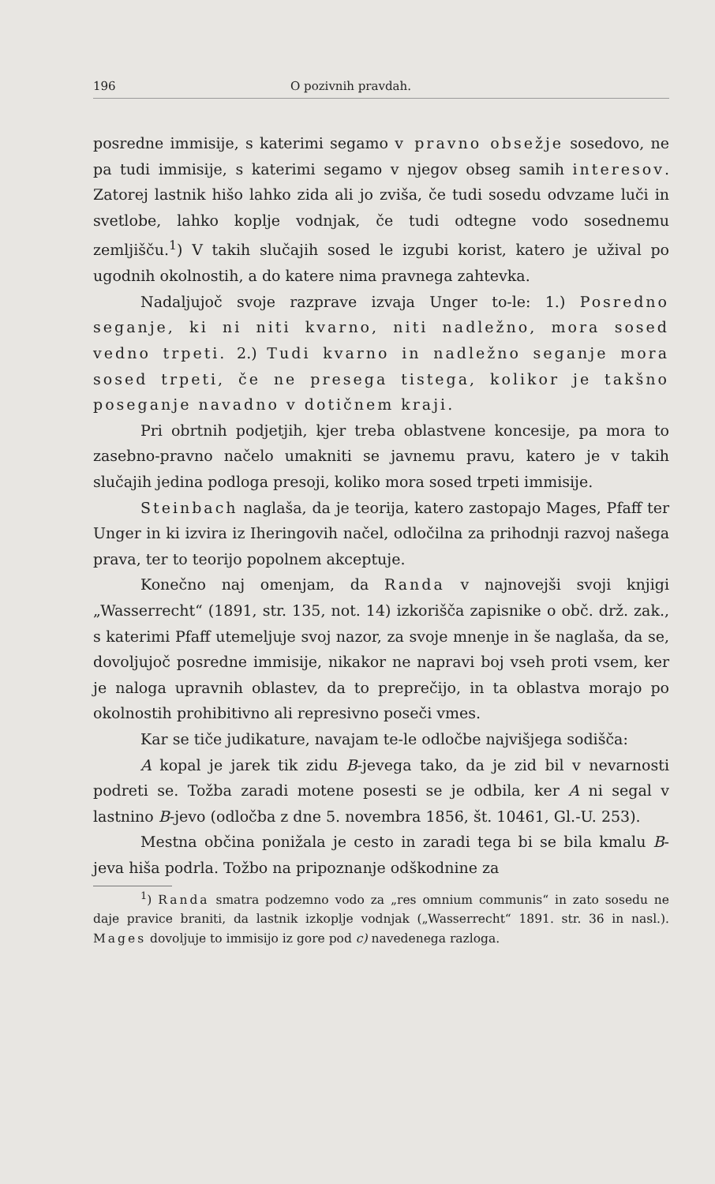196 O pozivnih pravdah.
posredne immisije, s katerimi segamo v pravno obsežje sosedovo, ne pa tudi immisije, s katerimi segamo v njegov obseg samih interesov. Zatorej lastnik hišo lahko zida ali jo zviša, če tudi sosedu odvzame luči in svetlobe, lahko koplje vodnjak, če tudi odtegne vodo sosednemu zemljišču.<sup>1</sup>) V takih slučajih sosed le izgubi korist, katero je užival po ugodnih okolnostih, a do katere nima pravnega zahtevka.
Nadaljujoč svoje razprave izvaja Unger to-le: 1.) Posredno seganje, ki ni niti kvarno, niti nadležno, mora sosed vedno trpeti. 2.) Tudi kvarno in nadležno seganje mora sosed trpeti, če ne presega tistega, kolikor je takšno poseganje navadno v dotičnem kraji.
Pri obrtnih podjetjih, kjer treba oblastvene koncesije, pa mora to zasebno-pravno načelo umakniti se javnemu pravu, katero je v takih slučajih jedina podloga presoji, koliko mora sosed trpeti immisije.
Steinbach naglaša, da je teorija, katero zastopajo Mages, Pfaff ter Unger in ki izvira iz Iheringovih načel, odločilna za prihodnji razvoj našega prava, ter to teorijo popolnem akceptuje.
Konečno naj omenjam, da Randa v najnovejši svoji knjigi „Wasserrecht“ (1891, str. 135, not. 14) izkorišča zapisnike o obč. drž. zak., s katerimi Pfaff utemeljuje svoj nazor, za svoje mnenje in še naglaša, da se, dovoljujoč posredne immisije, nikakor ne napravi boj vseh proti vsem, ker je naloga upravnih oblastev, da to preprečijo, in ta oblastva morajo po okolnostih prohibitivno ali represivno poseči vmes.
Kar se tiče judikature, navajam te-le odločbe najvišjega sodišča:
A kopal je jarek tik zidu B-jevega tako, da je zid bil v nevarnosti podreti se. Tožba zaradi motene posesti se je odbila, ker A ni segal v lastnino B-jevo (odločba z dne 5. novembra 1856, št. 10461, Gl.-U. 253).
Mestna občina ponižala je cesto in zaradi tega bi se bila kmalu B-jeva hiša podrla. Tožbo na pripoznanje odškodnine za
<sup>1</sup>) Randa smatra podzemno vodo za „res omnium communis“ in zato sosedu ne daje pravice braniti, da lastnik izkoplje vodnjak („Wasserrecht“ 1891. str. 36 in nasl.). Mages dovoljuje to immisijo iz gore pod c) navedenega razloga.